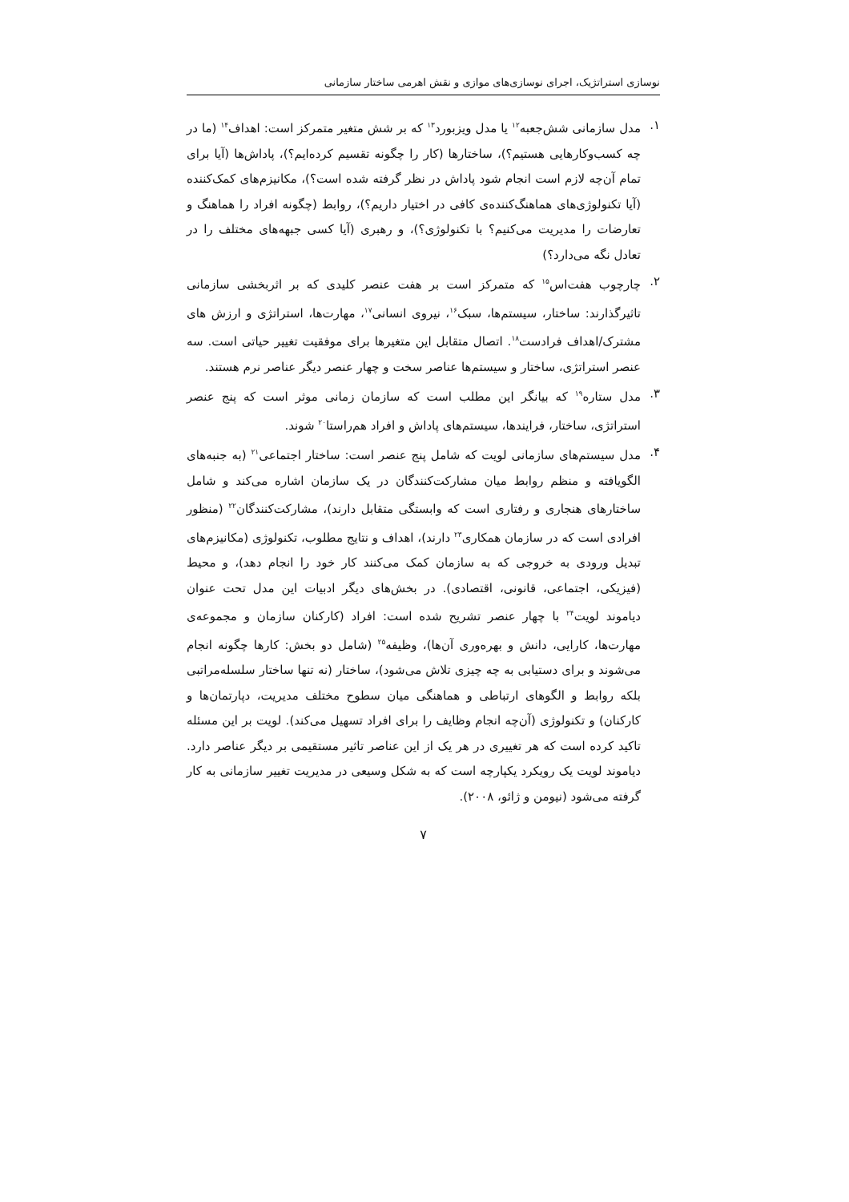نوسازی استراتژیک، اجرای نوسازی‌های موازی و نقش اهرمی ساختار سازمانی
۱. مدل سازمانی شش‌جعبه<sup>۱۲</sup> یا مدل ویزبورد<sup>۱۳</sup> که بر شش متغیر متمرکز است: اهداف<sup>۱۴</sup> (ما در چه کسب‌وکارهایی هستیم؟)، ساختارها (کار را چگونه تقسیم کرده‌ایم؟)، پاداش‌ها (آیا برای تمام آن‌چه لازم است انجام شود پاداش در نظر گرفته شده است؟)، مکانیزم‌های کمک‌کننده (آیا تکنولوژی‌های هماهنگ‌کننده‌ی کافی در اختیار داریم؟)، روابط (چگونه افراد را هماهنگ و تعارضات را مدیریت می‌کنیم؟ با تکنولوژی؟)، و رهبری (آیا کسی جبهه‌های مختلف را در تعادل نگه می‌دارد؟)
۲. چارچوب هفت‌اس<sup>۱۵</sup> که متمرکز است بر هفت عنصر کلیدی که بر اثربخشی سازمانی تاثیرگذارند: ساختار، سیستم‌ها، سبک<sup>۱۶</sup>، نیروی انسانی<sup>۱۷</sup>، مهارت‌ها، استراتژی و ارزش های مشترک/اهداف فرادست<sup>۱۸</sup>. اتصال متقابل این متغیرها برای موفقیت تغییر حیاتی است. سه عنصر استراتژی، ساختار و سیستم‌ها عناصر سخت و چهار عنصر دیگر عناصر نرم هستند.
۳. مدل ستاره<sup>۱۹</sup> که بیانگر این مطلب است که سازمان زمانی موثر است که پنج عنصر استراتژی، ساختار، فرایندها، سیستم‌های پاداش و افراد هم‌راستا<sup>۲۰</sup> شوند.
۴. مدل سیستم‌های سازمانی لویت که شامل پنج عنصر است: ساختار اجتماعی<sup>۲۱</sup> (به جنبه‌های الگویافته و منظم روابط میان مشارکت‌کنندگان در یک سازمان اشاره می‌کند و شامل ساختارهای هنجاری و رفتاری است که وابستگی متقابل دارند)، مشارکت‌کنندگان<sup>۲۲</sup> (منظور افرادی است که در سازمان همکاری<sup>۲۳</sup> دارند)، اهداف و نتایج مطلوب، تکنولوژی (مکانیزم‌های تبدیل ورودی به خروجی که به سازمان کمک می‌کنند کار خود را انجام دهد)، و محیط (فیزیکی، اجتماعی، قانونی، اقتصادی). در بخش‌های دیگر ادبیات این مدل تحت عنوان دیاموند لویت<sup>۲۴</sup> با چهار عنصر تشریح شده است: افراد (کارکنان سازمان و مجموعه‌ی مهارت‌ها، کارایی، دانش و بهره‌وری آن‌ها)، وظیفه<sup>۲۵</sup> (شامل دو بخش: کارها چگونه انجام می‌شوند و برای دستیابی به چه چیزی تلاش می‌شود)، ساختار (نه تنها ساختار سلسله‌مراتبی بلکه روابط و الگوهای ارتباطی و هماهنگی میان سطوح مختلف مدیریت، دپارتمان‌ها و کارکنان) و تکنولوژی (آن‌چه انجام وظایف را برای افراد تسهیل می‌کند). لویت بر این مسئله تاکید کرده است که هر تغییری در هر یک از این عناصر تاثیر مستقیمی بر دیگر عناصر دارد. دیاموند لویت یک رویکرد یکپارچه است که به شکل وسیعی در مدیریت تغییر سازمانی به کار گرفته می‌شود (نیومن و ژائو، ۲۰۰۸).
۷